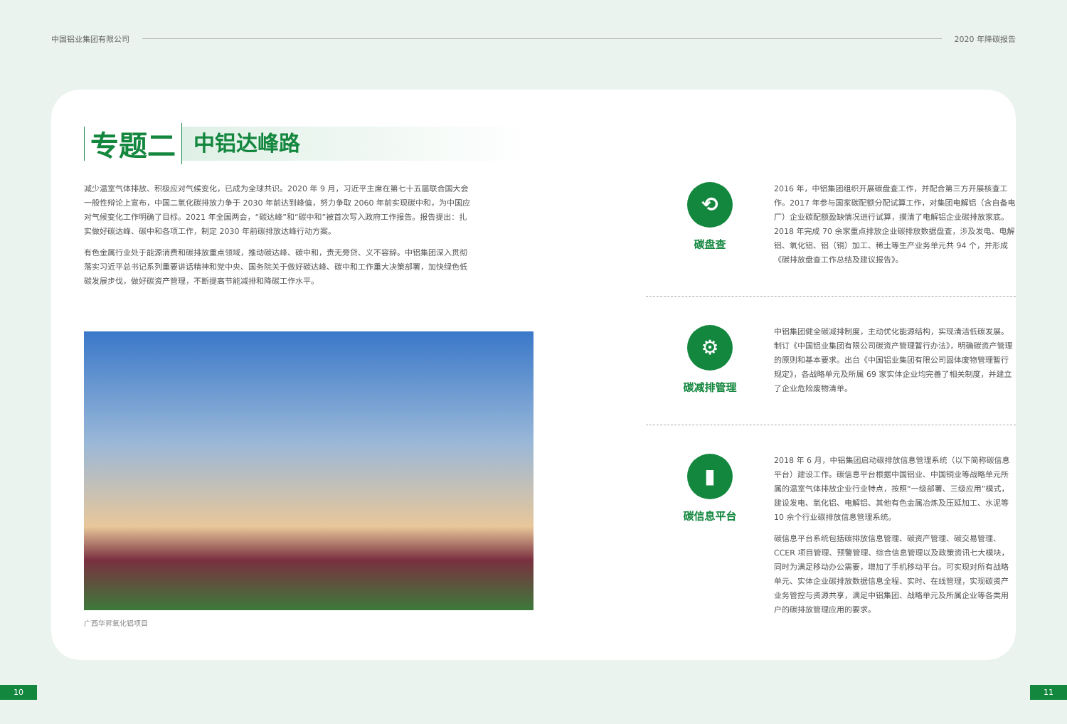中国铝业集团有限公司 2020 年降碳报告
专题二 中铝达峰路
减少温室气体排放、积极应对气候变化，已成为全球共识。2020 年 9 月，习近平主席在第七十五届联合国大会一般性辩论上宣布，中国二氧化碳排放力争于 2030 年前达到峰值，努力争取 2060 年前实现碳中和，为中国应对气候变化工作明确了目标。2021 年全国两会，“碳达峰”和“碳中和”被首次写入政府工作报告。报告提出：扎实做好碳达峰、碳中和各项工作，制定 2030 年前碳排放达峰行动方案。
有色金属行业处于能源消费和碳排放重点领域，推动碳达峰、碳中和，责无旁贷、义不容辞。中铝集团深入贯彻落实习近平总书记系列重要讲话精神和党中央、国务院关于做好碳达峰、碳中和工作重大决策部署，加快绿色低碳发展步伐，做好碳资产管理，不断提高节能减排和降碳工作水平。
广西华昇氧化铝项目
⟲
碳盘查
2016 年，中铝集团组织开展碳盘查工作，并配合第三方开展核查工作。2017 年参与国家碳配额分配试算工作，对集团电解铝（含自备电厂）企业碳配额盈缺情况进行试算，摸清了电解铝企业碳排放家底。2018 年完成 70 余家重点排放企业碳排放数据盘查，涉及发电、电解铝、氧化铝、铝（铜）加工、稀土等生产业务单元共 94 个，并形成《碳排放盘查工作总结及建议报告》。
⚙
碳减排管理
中铝集团健全碳减排制度，主动优化能源结构，实现清洁低碳发展。制订《中国铝业集团有限公司碳资产管理暂行办法》，明确碳资产管理的原则和基本要求。出台《中国铝业集团有限公司固体废物管理暂行规定》，各战略单元及所属 69 家实体企业均完善了相关制度，并建立了企业危险废物清单。
▮
碳信息平台
2018 年 6 月，中铝集团启动碳排放信息管理系统（以下简称碳信息平台）建设工作。碳信息平台根据中国铝业、中国铜业等战略单元所属的温室气体排放企业行业特点，按照“一级部署、三级应用”模式，建设发电、氧化铝、电解铝、其他有色金属冶炼及压延加工、水泥等 10 余个行业碳排放信息管理系统。
碳信息平台系统包括碳排放信息管理、碳资产管理、碳交易管理、CCER 项目管理、预警管理、综合信息管理以及政策资讯七大模块，同时为满足移动办公需要，增加了手机移动平台。可实现对所有战略单元、实体企业碳排放数据信息全程、实时、在线管理，实现碳资产业务管控与资源共享，满足中铝集团、战略单元及所属企业等各类用户的碳排放管理应用的要求。
10 11